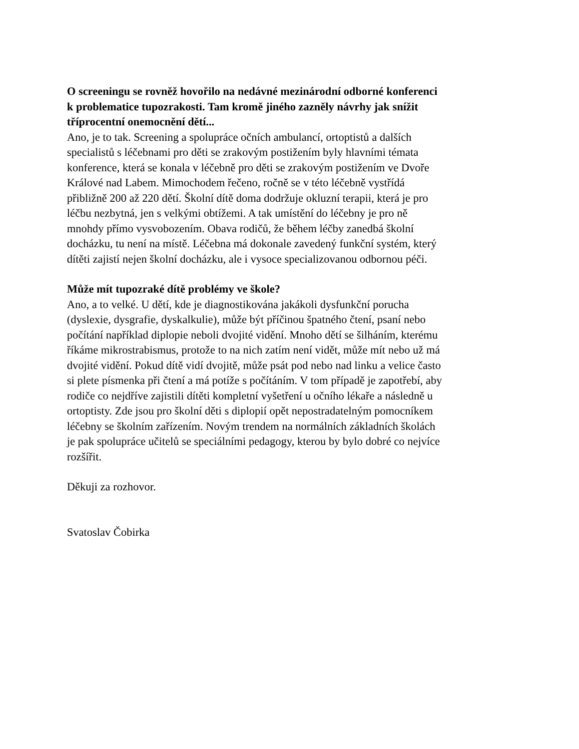O screeningu se rovněž hovořilo na nedávné mezinárodní odborné konferenci
k problematice tupozrakosti. Tam kromě jiného zazněly návrhy jak snížit
tříprocentní onemocnění dětí...
Ano, je to tak. Screening a spolupráce očních ambulancí, ortoptistů a dalších
specialistů s léčebnami pro děti se zrakovým postižením byly hlavními témata
konference, která se konala v léčebně pro děti se zrakovým postižením ve Dvoře
Králové nad Labem. Mimochodem řečeno, ročně se v této léčebně vystřídá
přibližně 200 až 220 dětí. Školní dítě doma dodržuje okluzní terapii, která je pro
léčbu nezbytná, jen s velkými obtížemi. A tak umístění do léčebny je pro ně
mnohdy přímo vysvobozením. Obava rodičů, že během léčby zanedbá školní
docházku, tu není na místě. Léčebna má dokonale zavedený funkční systém, který
dítěti zajistí nejen školní docházku, ale i vysoce specializovanou odbornou péči.
Může mít tupozraké dítě problémy ve škole?
Ano, a to velké. U dětí, kde je diagnostikována jakákoli dysfunkční porucha
(dyslexie, dysgrafie, dyskalkulie), může být příčinou špatného čtení, psaní nebo
počítání například diplopie neboli dvojité vidění. Mnoho dětí se šilháním, kterému
říkáme mikrostrabismus, protože to na nich zatím není vidět, může mít nebo už má
dvojité vidění. Pokud dítě vidí dvojitě, může psát pod nebo nad linku a velice často
si plete písmenka při čtení a má potíže s počítáním. V tom případě je zapotřebí, aby
rodiče co nejdříve zajistili dítěti kompletní vyšetření u očního lékaře a následně u
ortoptisty. Zde jsou pro školní děti s diplopií opět nepostradatelným pomocníkem
léčebny se školním zařízením. Novým trendem na normálních základních školách
je pak spolupráce učitelů se speciálními pedagogy, kterou by bylo dobré co nejvíce
rozšířit.
Děkuji za rozhovor.
Svatoslav Čobirka